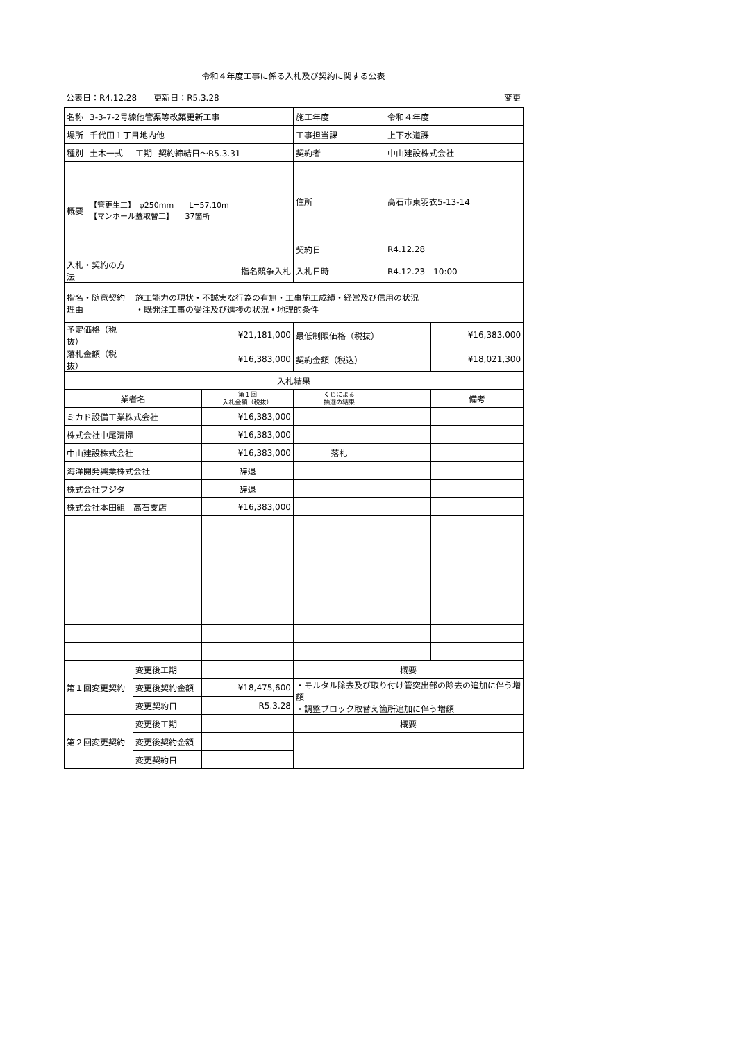令和４年度工事に係る入札及び契約に関する公表
公表日：R4.12.28　　更新日：R5.3.28 変更
| 名称 | 3-3-7-2号線他管渠等改築更新工事 | | | | 施工年度 | 令和４年度 | |
| 場所 | 千代田１丁目地内他 | | | | 工事担当課 | 上下水道課 | |
| 種別 | 土木一式 | 工期 | 契約締結日～R5.3.31 | | 契約者 | 中山建設株式会社 | |
| 概要 | 【管更生工】 φ250mm L=57.10m 【マンホール蓋取替工】 37箇所 | | | | 住所 | 高石市東羽衣5-13-14 | |
| | | | | | 契約日 | R4.12.28 | |
| 入札・契約の方法 | | 指名競争入札 | | | 入札日時 | R4.12.23 10:00 | |
| 指名・随意契約理由 | | 施工能力の現状・不誠実な行為の有無・工事施工成績・経営及び信用の状況 ・既発注工事の受注及び進捗の状況・地理的条件 | | | | | |
| 予定価格（税抜） | | ¥21,181,000 | | | 最低制限価格（税抜） | | ¥16,383,000 |
| 落札金額（税抜） | | ¥16,383,000 | | | 契約金額（税込） | | ¥18,021,300 |
| 入札結果 | | | | | | | |
| 業者名 | | | | 第１回 入札金額（税抜） | くじによる 抽選の結果 | | 備考 |
| ミカド設備工業株式会社 | | | | ¥16,383,000 | | | |
| 株式会社中尾清掃 | | | | ¥16,383,000 | | | |
| 中山建設株式会社 | | | | ¥16,383,000 | 落札 | | |
| 海洋開発興業株式会社 | | | | 辞退 | | | |
| 株式会社フジタ | | | | 辞退 | | | |
| 株式会社本田組 高石支店 | | | | ¥16,383,000 | | | |
| 第１回変更契約 | | 変更後工期 | | | 概要 | | |
| | | 変更後契約金額 | | ¥18,475,600 | ・モルタル除去及び取り付け管突出部の除去の追加に伴う増額 ・調整ブロック取替え箇所追加に伴う増額 | | |
| | | 変更契約日 | | R5.3.28 | | | |
| 第２回変更契約 | | 変更後工期 | | | 概要 | | |
| | | 変更後契約金額 | | | | | |
| | | 変更契約日 | | | | | |